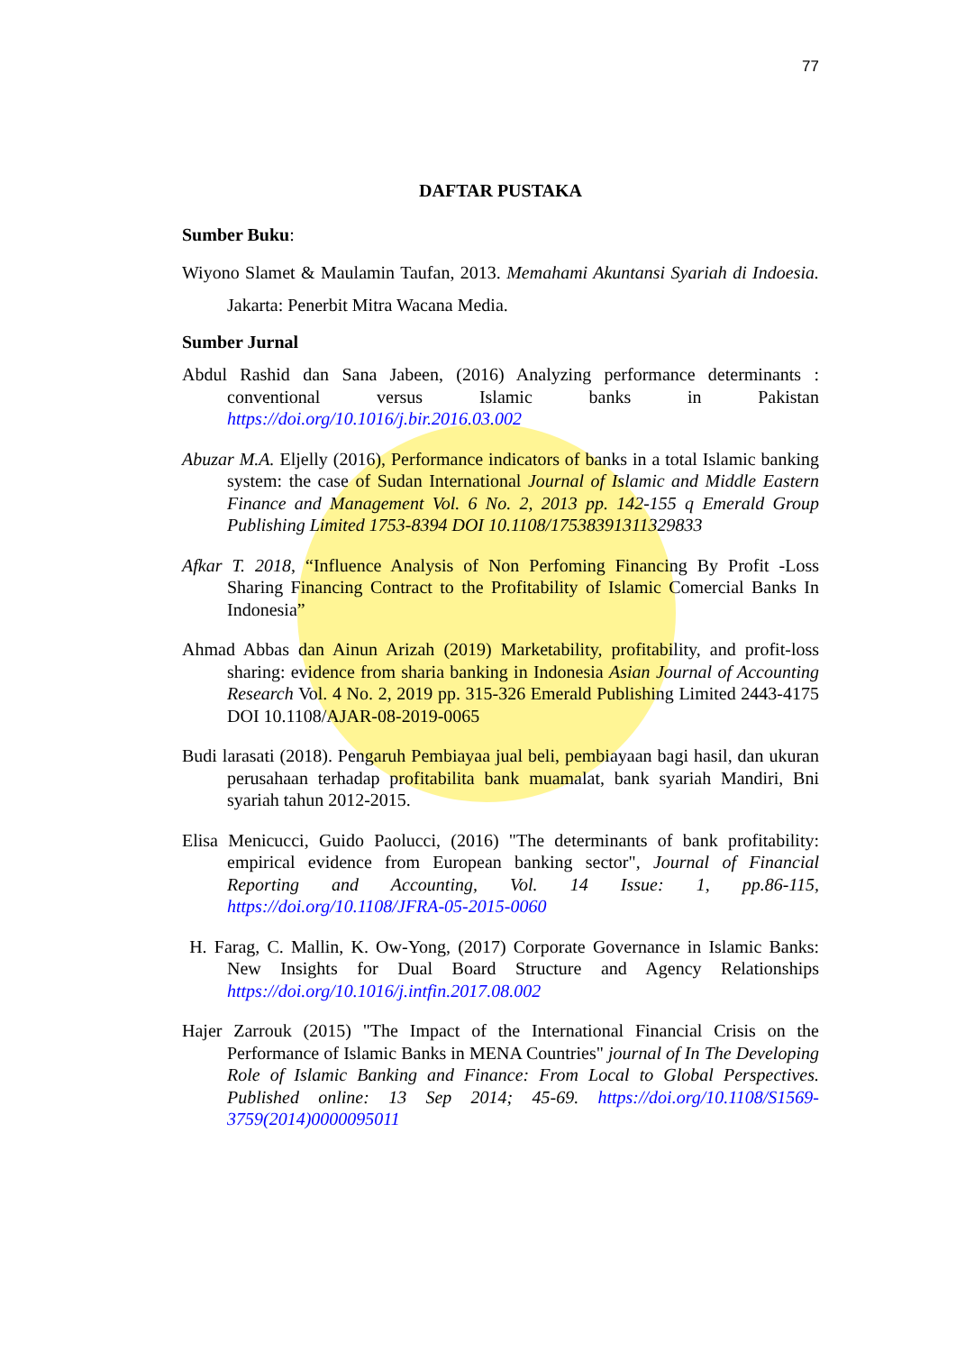77
DAFTAR PUSTAKA
Sumber Buku:
Wiyono Slamet & Maulamin Taufan, 2013. Memahami Akuntansi Syariah di Indoesia. Jakarta: Penerbit Mitra Wacana Media.
Sumber Jurnal
Abdul Rashid dan Sana Jabeen, (2016) Analyzing performance determinants : conventional versus Islamic banks in Pakistan https://doi.org/10.1016/j.bir.2016.03.002
Abuzar M.A. Eljelly (2016), Performance indicators of banks in a total Islamic banking system: the case of Sudan International Journal of Islamic and Middle Eastern Finance and Management Vol. 6 No. 2, 2013 pp. 142-155 q Emerald Group Publishing Limited 1753-8394 DOI 10.1108/17538391311329833
Afkar T. 2018, “Influence Analysis of Non Perfoming Financing By Profit -Loss Sharing Financing Contract to the Profitability of Islamic Comercial Banks In Indonesia”
Ahmad Abbas dan Ainun Arizah (2019) Marketability, profitability, and profit-loss sharing: evidence from sharia banking in Indonesia Asian Journal of Accounting Research Vol. 4 No. 2, 2019 pp. 315-326 Emerald Publishing Limited 2443-4175 DOI 10.1108/AJAR-08-2019-0065
Budi larasati (2018). Pengaruh Pembiayaa jual beli, pembiayaan bagi hasil, dan ukuran perusahaan terhadap profitabilita bank muamalat, bank syariah Mandiri, Bni syariah tahun 2012-2015.
Elisa Menicucci, Guido Paolucci, (2016) "The determinants of bank profitability: empirical evidence from European banking sector", Journal of Financial Reporting and Accounting, Vol. 14 Issue: 1, pp.86-115, https://doi.org/10.1108/JFRA-05-2015-0060
H. Farag, C. Mallin, K. Ow-Yong, (2017) Corporate Governance in Islamic Banks: New Insights for Dual Board Structure and Agency Relationships https://doi.org/10.1016/j.intfin.2017.08.002
Hajer Zarrouk (2015) "The Impact of the International Financial Crisis on the Performance of Islamic Banks in MENA Countries" journal of In The Developing Role of Islamic Banking and Finance: From Local to Global Perspectives. Published online: 13 Sep 2014; 45-69. https://doi.org/10.1108/S1569-3759(2014)0000095011